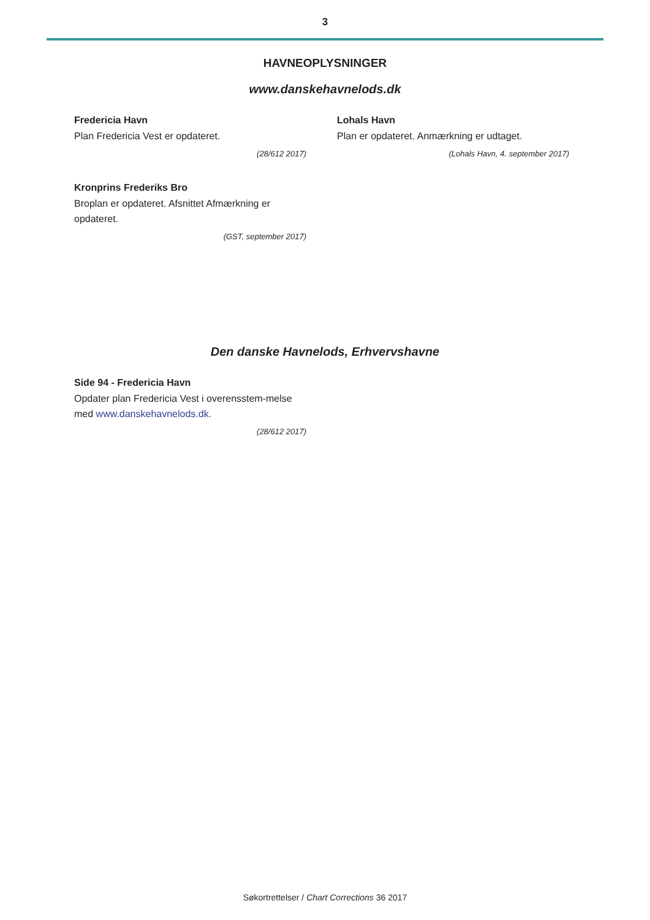3
HAVNEOPLYSNINGER
www.danskehavnelods.dk
Fredericia Havn
Plan Fredericia Vest er opdateret.
(28/612 2017)
Kronprins Frederiks Bro
Broplan er opdateret. Afsnittet Afmærkning er opdateret.
(GST, september 2017)
Lohals Havn
Plan er opdateret. Anmærkning er udtaget.
(Lohals Havn, 4. september 2017)
Den danske Havnelods, Erhvervshavne
Side 94 - Fredericia Havn
Opdater plan Fredericia Vest i overensstem-melse med www.danskehavnelods.dk.
(28/612 2017)
Søkortrettelser / Chart Corrections 36 2017